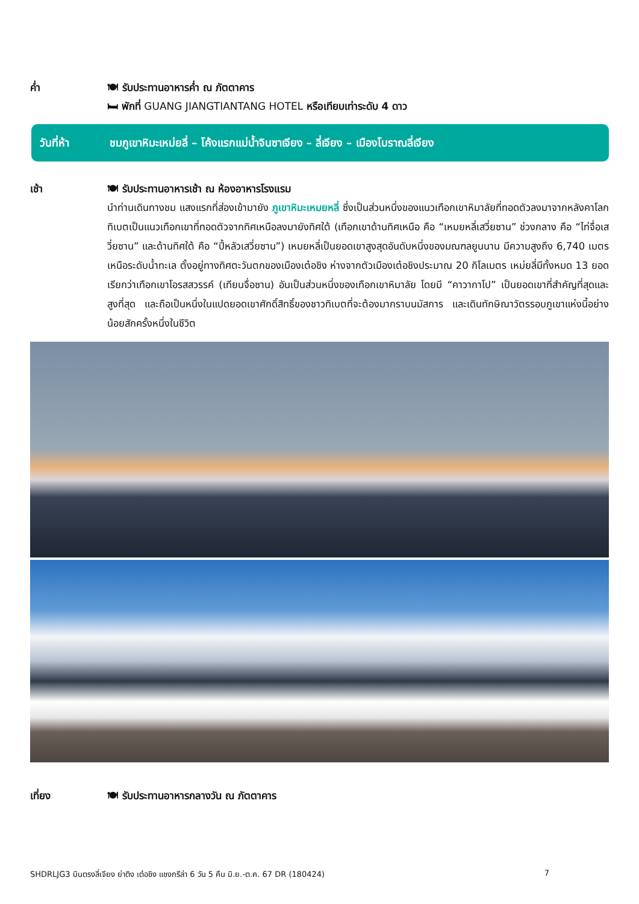ค่ำ 🍽 รับประทานอาหารค่ำ ณ ภัตตาคาร
🛏 พักที่ GUANG JIANGTIANTANG HOTEL หรือเทียบเท่าระดับ 4 ดาว
วันที่ห้า ชมภูเขาหิมะเหม่ยลี่ – โค้งแรกแม่น้ำจินซาเจียง – ลี่เจียง – เมืองโบราณลี่เจียง
เช้า 🍽 รับประทานอาหารเช้า ณ ห้องอาหารโรงแรม
นำท่านเดินทางชม แสงแรกที่ส่องเข้ามายัง ภูเขาหิมะเหมยหลี่ ซึ่งเป็นส่วนหนึ่งของแนวเทือกเขาหิมาลัยที่ทอดตัวลงมาจากหลังคาโลก ทิเบตเป็นแนวเทือกเขาที่ทอดตัวจากทิศเหนือลงมายังทิศใต้ (เทือกเขาด้านทิศเหนือ คือ “เหมยหลี่เสวี่ยซาน” ช่วงกลาง คือ “ไท่จื่อเสวี่ยซาน” และด้านทิศใต้ คือ “ปี้หลัวเสวี่ยซาน”) เหมยหลี่เป็นยอดเขาสูงสุดอันดับหนึ่งของมณฑลยูนนาน มีความสูงถึง 6,740 เมตรเหนือระดับน้ำทะเล ตั้งอยู่ทางทิศตะวันตกของเมืองเต๋อชิง ห่างจากตัวเมืองเต๋อชิงประมาณ 20 กิโลเมตร เหม่ยลี่มีทั้งหมด 13 ยอด เรียกว่าเทือกเขาโอรสสวรรค์ (เทียนจื่อซาน) อันเป็นส่วนหนึ่งของเทือกเขาหิมาลัย โดยมี “คาวากาโป” เป็นยอดเขาที่สำคัญที่สุดและสูงที่สุด และถือเป็นหนึ่งในแปดยอดเขาศักดิ์สิทธิ์ของชาวทิเบตที่จะต้องมากราบนมัสการ และเดินทักษิณาวัตรรอบภูเขาแห่งนี้อย่างน้อยสักครั้งหนึ่งในชีวิต
เที่ยง 🍽 รับประทานอาหารกลางวัน ณ ภัตตาคาร
SHDRLJG3 บินตรงลี่เจียง ย่าติง เต๋อชิง แชงกรีล่า 6 วัน 5 คืน มิ.ย.-ต.ค. 67 DR (180424) 7